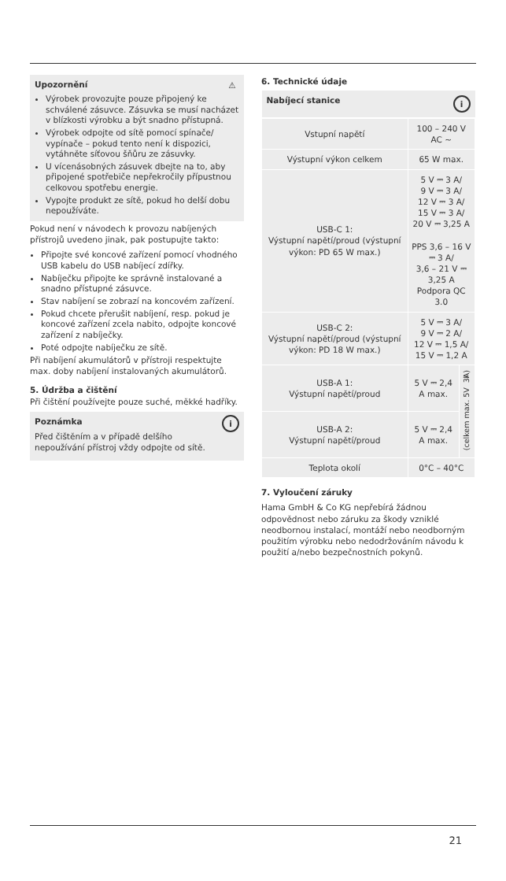⚠
Upozornění
Výrobek provozujte pouze připojený ke schválené zásuvce. Zásuvka se musí nacházet v blízkosti výrobku a být snadno přístupná.
Výrobek odpojte od sítě pomocí spínače/ vypínače – pokud tento není k dispozici, vytáhněte síťovou šňůru ze zásuvky.
U vícenásobných zásuvek dbejte na to, aby připojené spotřebiče nepřekročily přípustnou celkovou spotřebu energie.
Vypojte produkt ze sítě, pokud ho delší dobu nepoužíváte.
Pokud není v návodech k provozu nabíjených přístrojů uvedeno jinak, pak postupujte takto:
Připojte své koncové zařízení pomocí vhodného USB kabelu do USB nabíjecí zdířky.
Nabíječku připojte ke správně instalované a snadno přístupné zásuvce.
Stav nabíjení se zobrazí na koncovém zařízení.
Pokud chcete přerušit nabíjení, resp. pokud je koncové zařízení zcela nabito, odpojte koncové zařízení z nabíječky.
Poté odpojte nabíječku ze sítě.
Při nabíjení akumulátorů v přístroji respektujte max. doby nabíjení instalovaných akumulátorů.
5. Údržba a čištění
Při čištění používejte pouze suché, měkké hadříky.
i
Poznámka
Před čištěním a v případě delšího nepoužívání přístroj vždy odpojte od sítě.
6. Technické údaje
| Nabíjecí stanice i | | |
| --- | --- | --- |
| Vstupní napětí | 100 – 240 V AC ~ | |
| Výstupní výkon celkem | 65 W max. | |
| USB-C 1: Výstupní napětí/proud (výstupní výkon: PD 65 W max.) | 5 V ⎓ 3 A/ 9 V ⎓ 3 A/ 12 V ⎓ 3 A/ 15 V ⎓ 3 A/ 20 V ⎓ 3,25 A PPS 3,6 – 16 V ⎓ 3 A/ 3,6 – 21 V ⎓ 3,25 A Podpora QC 3.0 | |
| USB-C 2: Výstupní napětí/proud (výstupní výkon: PD 18 W max.) | 5 V ⎓ 3 A/ 9 V ⎓ 2 A/ 12 V ⎓ 1,5 A/ 15 V ⎓ 1,2 A | |
| USB-A 1: Výstupní napětí/proud | 5 V ⎓ 2,4 A max. | (celkem max. 5V ⎓ 3A) |
| USB-A 2: Výstupní napětí/proud | 5 V ⎓ 2,4 A max. | |
| Teplota okolí | 0°C – 40°C | |
7. Vyloučení záruky
Hama GmbH & Co KG nepřebírá žádnou odpovědnost nebo záruku za škody vzniklé neodbornou instalací, montáží nebo neodborným použitím výrobku nebo nedodržováním návodu k použití a/nebo bezpečnostních pokynů.
21